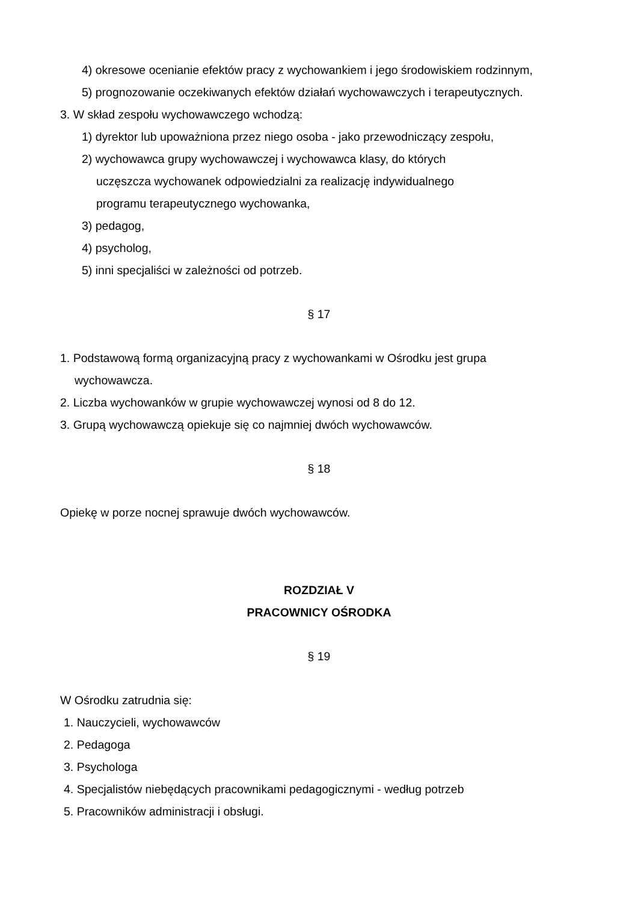4) okresowe ocenianie efektów pracy z wychowankiem i jego środowiskiem rodzinnym,
5) prognozowanie oczekiwanych efektów działań wychowawczych i terapeutycznych.
3. W skład zespołu wychowawczego wchodzą:
1) dyrektor lub upoważniona przez niego osoba - jako przewodniczący zespołu,
2) wychowawca grupy wychowawczej i wychowawca klasy, do których uczęszcza wychowanek odpowiedzialni za realizację indywidualnego programu terapeutycznego wychowanka,
3) pedagog,
4) psycholog,
5) inni specjaliści w zależności od potrzeb.
§ 17
1. Podstawową formą organizacyjną pracy z wychowankami w Ośrodku jest grupa wychowawcza.
2. Liczba wychowanków w grupie wychowawczej wynosi od 8 do 12.
3. Grupą wychowawczą opiekuje się co najmniej dwóch wychowawców.
§ 18
Opiekę w porze nocnej sprawuje dwóch wychowawców.
ROZDZIAŁ V
PRACOWNICY OŚRODKA
§ 19
W Ośrodku zatrudnia się:
1. Nauczycieli, wychowawców
2. Pedagoga
3. Psychologa
4. Specjalistów niebędących pracownikami pedagogicznymi - według potrzeb
5. Pracowników administracji i obsługi.